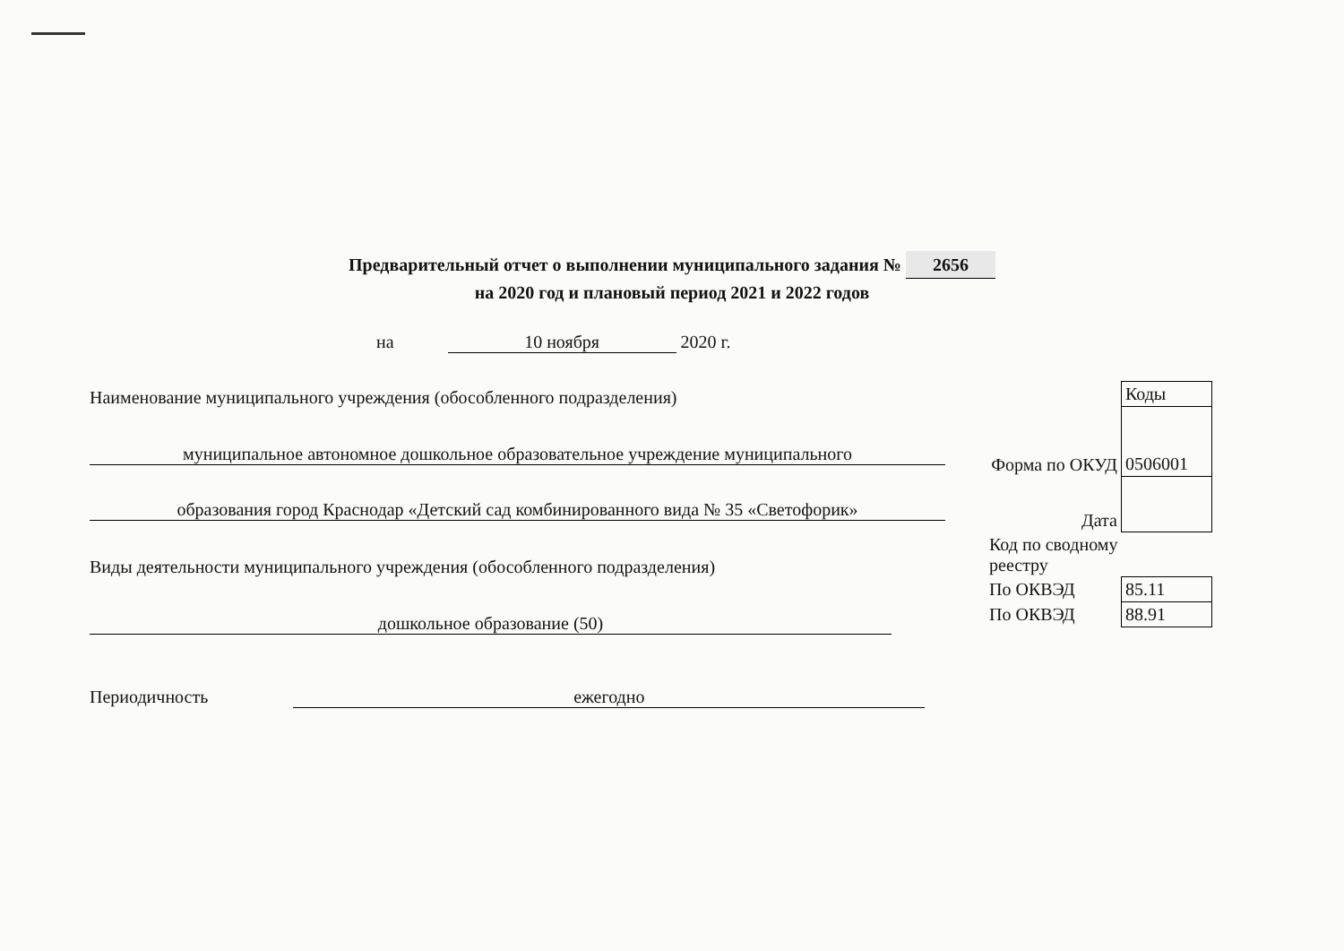Предварительный отчет о выполнении муниципального задания № 2656
на 2020 год и плановый период 2021 и 2022 годов
на 10 ноября 2020 г.
Наименование муниципального учреждения (обособленного подразделения)
муниципальное автономное дошкольное образовательное учреждение муниципального
образования город Краснодар «Детский сад комбинированного вида № 35 «Светофорик»
Виды деятельности муниципального учреждения (обособленного подразделения)
дошкольное образование (50)
Периодичность ежегодно
| | Коды |
| Форма по ОКУД | 0506001 |
| Дата | |
| Код по сводному реестру | |
| По ОКВЭД | 85.11 |
| По ОКВЭД | 88.91 |